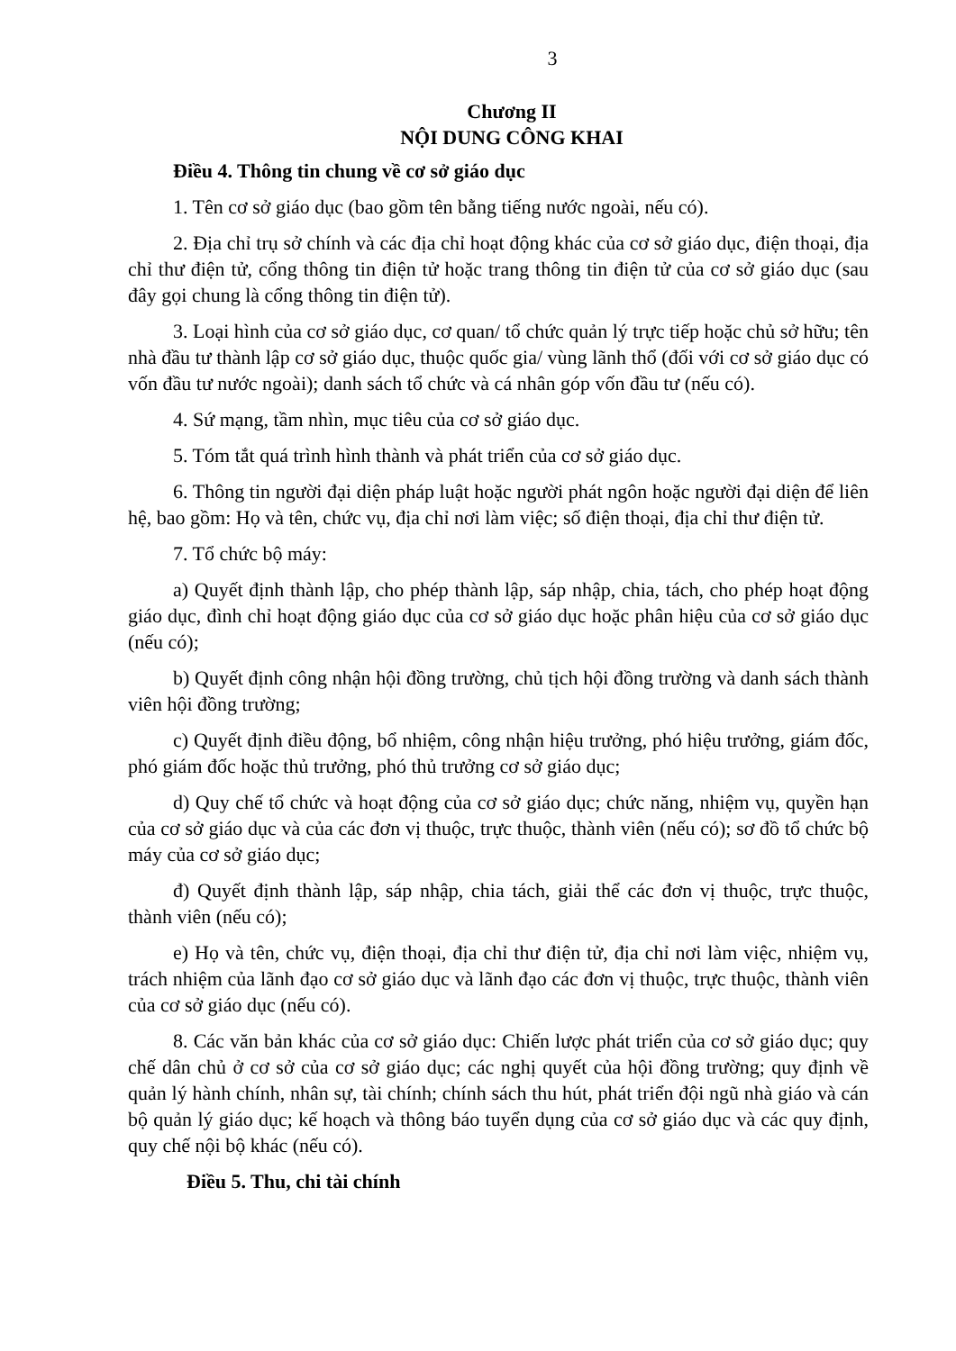3
Chương II
NỘI DUNG CÔNG KHAI
Điều 4. Thông tin chung về cơ sở giáo dục
1. Tên cơ sở giáo dục (bao gồm tên bằng tiếng nước ngoài, nếu có).
2. Địa chỉ trụ sở chính và các địa chỉ hoạt động khác của cơ sở giáo dục, điện thoại, địa chỉ thư điện tử, cổng thông tin điện tử hoặc trang thông tin điện tử của cơ sở giáo dục (sau đây gọi chung là cổng thông tin điện tử).
3. Loại hình của cơ sở giáo dục, cơ quan/ tổ chức quản lý trực tiếp hoặc chủ sở hữu; tên nhà đầu tư thành lập cơ sở giáo dục, thuộc quốc gia/ vùng lãnh thổ (đối với cơ sở giáo dục có vốn đầu tư nước ngoài); danh sách tổ chức và cá nhân góp vốn đầu tư (nếu có).
4. Sứ mạng, tầm nhìn, mục tiêu của cơ sở giáo dục.
5. Tóm tắt quá trình hình thành và phát triển của cơ sở giáo dục.
6. Thông tin người đại diện pháp luật hoặc người phát ngôn hoặc người đại diện để liên hệ, bao gồm: Họ và tên, chức vụ, địa chỉ nơi làm việc; số điện thoại, địa chỉ thư điện tử.
7. Tổ chức bộ máy:
a) Quyết định thành lập, cho phép thành lập, sáp nhập, chia, tách, cho phép hoạt động giáo dục, đình chỉ hoạt động giáo dục của cơ sở giáo dục hoặc phân hiệu của cơ sở giáo dục (nếu có);
b) Quyết định công nhận hội đồng trường, chủ tịch hội đồng trường và danh sách thành viên hội đồng trường;
c) Quyết định điều động, bổ nhiệm, công nhận hiệu trưởng, phó hiệu trưởng, giám đốc, phó giám đốc hoặc thủ trưởng, phó thủ trưởng cơ sở giáo dục;
d) Quy chế tổ chức và hoạt động của cơ sở giáo dục; chức năng, nhiệm vụ, quyền hạn của cơ sở giáo dục và của các đơn vị thuộc, trực thuộc, thành viên (nếu có); sơ đồ tổ chức bộ máy của cơ sở giáo dục;
đ) Quyết định thành lập, sáp nhập, chia tách, giải thể các đơn vị thuộc, trực thuộc, thành viên (nếu có);
e) Họ và tên, chức vụ, điện thoại, địa chỉ thư điện tử, địa chỉ nơi làm việc, nhiệm vụ, trách nhiệm của lãnh đạo cơ sở giáo dục và lãnh đạo các đơn vị thuộc, trực thuộc, thành viên của cơ sở giáo dục (nếu có).
8. Các văn bản khác của cơ sở giáo dục: Chiến lược phát triển của cơ sở giáo dục; quy chế dân chủ ở cơ sở của cơ sở giáo dục; các nghị quyết của hội đồng trường; quy định về quản lý hành chính, nhân sự, tài chính; chính sách thu hút, phát triển đội ngũ nhà giáo và cán bộ quản lý giáo dục; kế hoạch và thông báo tuyển dụng của cơ sở giáo dục và các quy định, quy chế nội bộ khác (nếu có).
Điều 5. Thu, chi tài chính